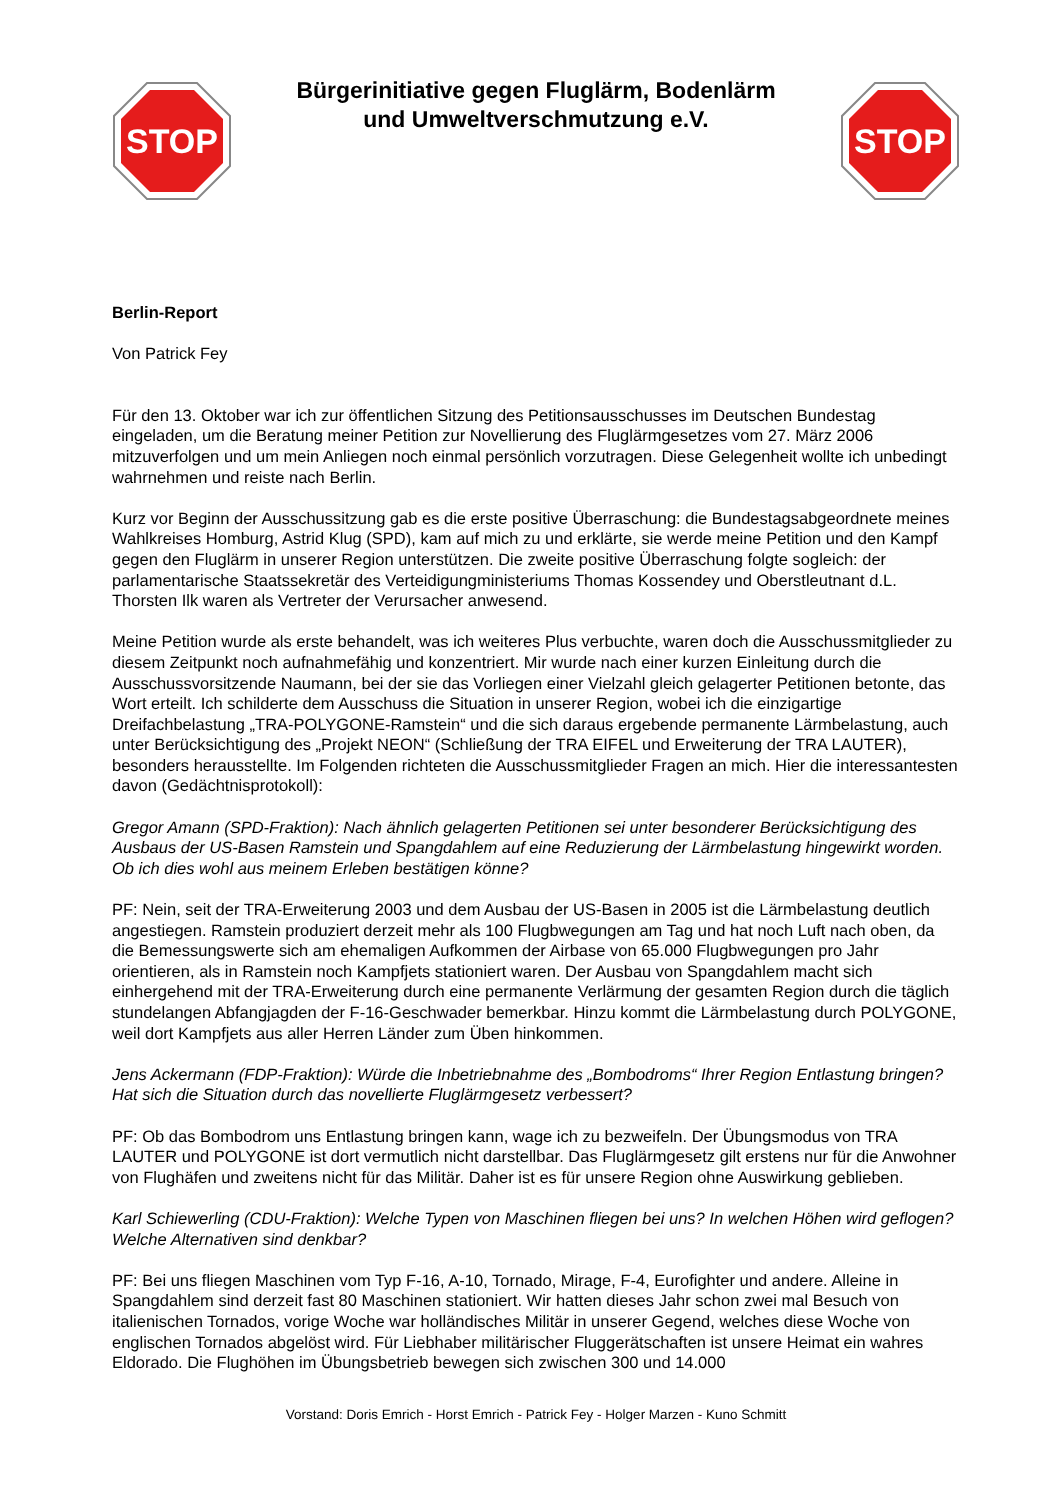STOP
Bürgerinitiative gegen Fluglärm, Bodenlärm
und Umweltverschmutzung e.V.
STOP
Berlin-Report
Von Patrick Fey
Für den 13. Oktober war ich zur öffentlichen Sitzung des Petitionsausschusses im Deutschen Bundestag eingeladen, um die Beratung meiner Petition zur Novellierung des Fluglärmgesetzes vom 27. März 2006 mitzuverfolgen und um mein Anliegen noch einmal persönlich vorzutragen. Diese Gelegenheit wollte ich unbedingt wahrnehmen und reiste nach Berlin.
Kurz vor Beginn der Ausschussitzung gab es die erste positive Überraschung: die Bundestagsabgeordnete meines Wahlkreises Homburg, Astrid Klug (SPD), kam auf mich zu und erklärte, sie werde meine Petition und den Kampf gegen den Fluglärm in unserer Region unterstützen. Die zweite positive Überraschung folgte sogleich: der parlamentarische Staatssekretär des Verteidigungministeriums Thomas Kossendey und Oberstleutnant d.L. Thorsten Ilk waren als Vertreter der Verursacher anwesend.
Meine Petition wurde als erste behandelt, was ich weiteres Plus verbuchte, waren doch die Ausschussmitglieder zu diesem Zeitpunkt noch aufnahmefähig und konzentriert. Mir wurde nach einer kurzen Einleitung durch die Ausschussvorsitzende Naumann, bei der sie das Vorliegen einer Vielzahl gleich gelagerter Petitionen betonte, das Wort erteilt. Ich schilderte dem Ausschuss die Situation in unserer Region, wobei ich die einzigartige Dreifachbelastung „TRA-POLYGONE-Ramstein“ und die sich daraus ergebende permanente Lärmbelastung, auch unter Berücksichtigung des „Projekt NEON“ (Schließung der TRA EIFEL und Erweiterung der TRA LAUTER), besonders herausstellte. Im Folgenden richteten die Ausschussmitglieder Fragen an mich. Hier die interessantesten davon (Gedächtnisprotokoll):
Gregor Amann (SPD-Fraktion): Nach ähnlich gelagerten Petitionen sei unter besonderer Berücksichtigung des Ausbaus der US-Basen Ramstein und Spangdahlem auf eine Reduzierung der Lärmbelastung hingewirkt worden. Ob ich dies wohl aus meinem Erleben bestätigen könne?
PF: Nein, seit der TRA-Erweiterung 2003 und dem Ausbau der US-Basen in 2005 ist die Lärmbelastung deutlich angestiegen. Ramstein produziert derzeit mehr als 100 Flugbwegungen am Tag und hat noch Luft nach oben, da die Bemessungswerte sich am ehemaligen Aufkommen der Airbase von 65.000 Flugbwegungen pro Jahr orientieren, als in Ramstein noch Kampfjets stationiert waren. Der Ausbau von Spangdahlem macht sich einhergehend mit der TRA-Erweiterung durch eine permanente Verlärmung der gesamten Region durch die täglich stundelangen Abfangjagden der F-16-Geschwader bemerkbar. Hinzu kommt die Lärmbelastung durch POLYGONE, weil dort Kampfjets aus aller Herren Länder zum Üben hinkommen.
Jens Ackermann (FDP-Fraktion): Würde die Inbetriebnahme des „Bombodroms“ Ihrer Region Entlastung bringen? Hat sich die Situation durch das novellierte Fluglärmgesetz verbessert?
PF: Ob das Bombodrom uns Entlastung bringen kann, wage ich zu bezweifeln. Der Übungsmodus von TRA LAUTER und POLYGONE ist dort vermutlich nicht darstellbar. Das Fluglärmgesetz gilt erstens nur für die Anwohner von Flughäfen und zweitens nicht für das Militär. Daher ist es für unsere Region ohne Auswirkung geblieben.
Karl Schiewerling (CDU-Fraktion): Welche Typen von Maschinen fliegen bei uns? In welchen Höhen wird geflogen? Welche Alternativen sind denkbar?
PF: Bei uns fliegen Maschinen vom Typ F-16, A-10, Tornado, Mirage, F-4, Eurofighter und andere. Alleine in Spangdahlem sind derzeit fast 80 Maschinen stationiert. Wir hatten dieses Jahr schon zwei mal Besuch von italienischen Tornados, vorige Woche war holländisches Militär in unserer Gegend, welches diese Woche von englischen Tornados abgelöst wird. Für Liebhaber militärischer Fluggerätschaften ist unsere Heimat ein wahres Eldorado. Die Flughöhen im Übungsbetrieb bewegen sich zwischen 300 und 14.000
Vorstand: Doris Emrich - Horst Emrich - Patrick Fey - Holger Marzen - Kuno Schmitt